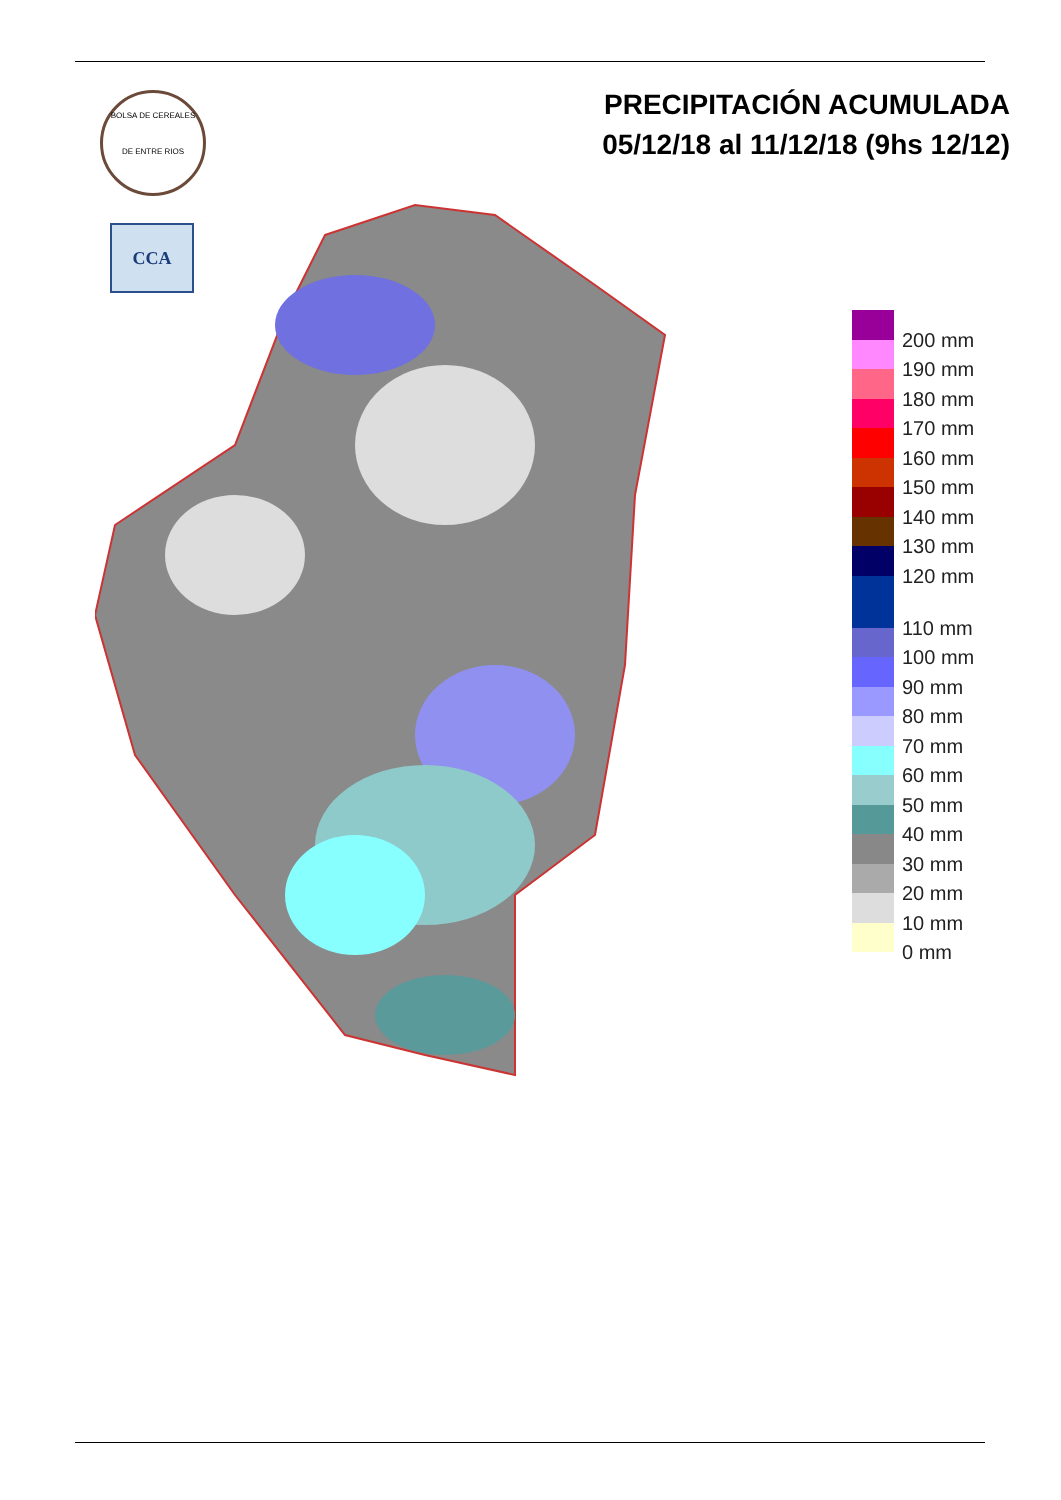BOLSA DE CEREALES
DE ENTRE RIOS
CCA
PRECIPITACIÓN ACUMULADA
05/12/18 al 11/12/18 (9hs 12/12)
200 mm
190 mm
180 mm
170 mm
160 mm
150 mm
140 mm
130 mm
120 mm
110 mm
100 mm
90 mm
80 mm
70 mm
60 mm
50 mm
40 mm
30 mm
20 mm
10 mm
0 mm